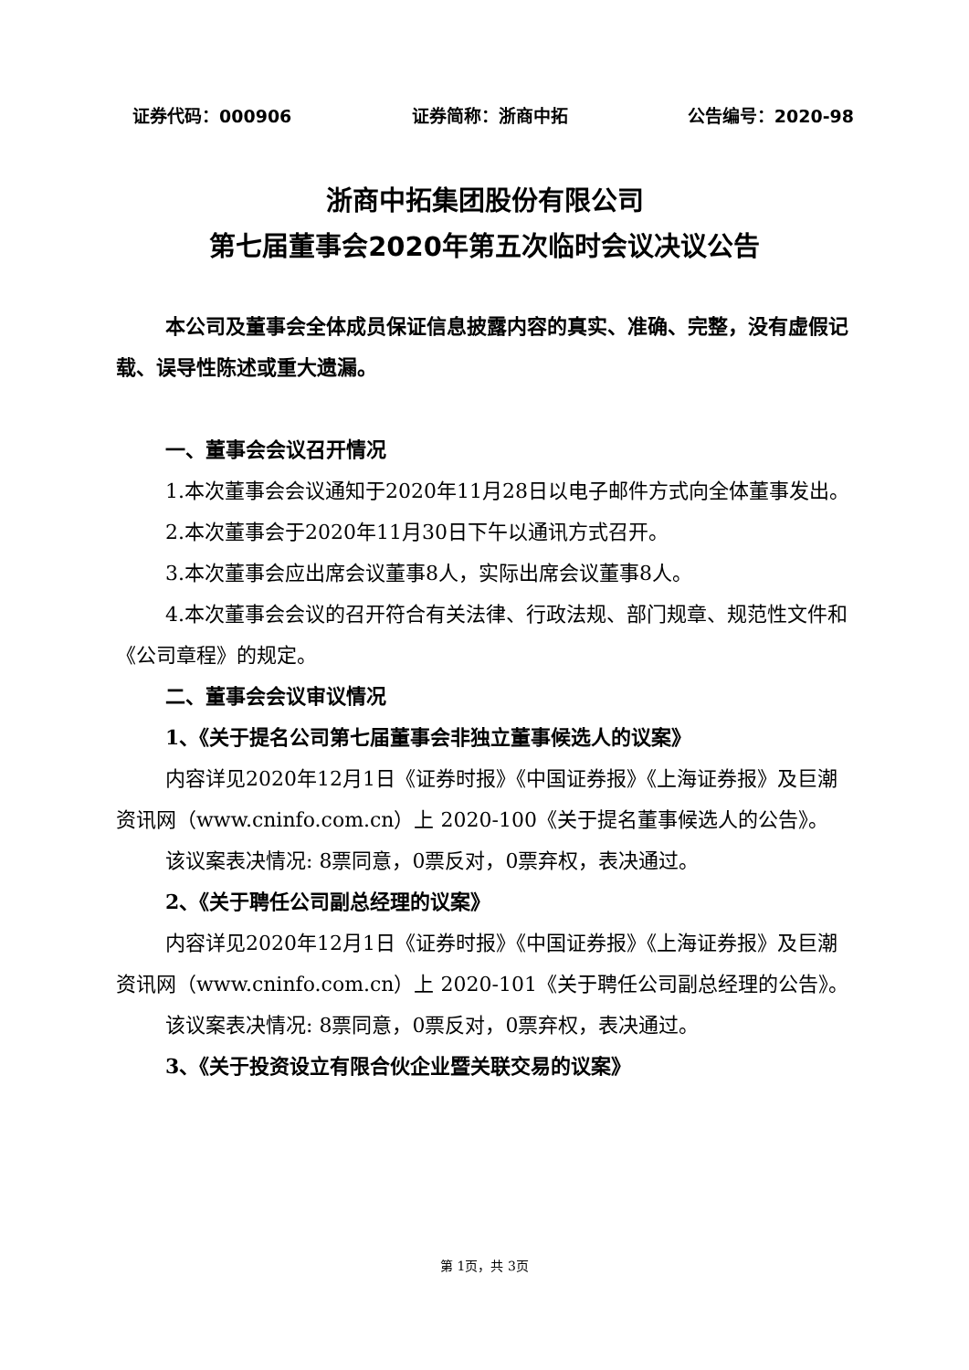证券代码：000906 证券简称：浙商中拓 公告编号：2020-98
浙商中拓集团股份有限公司
第七届董事会2020年第五次临时会议决议公告
本公司及董事会全体成员保证信息披露内容的真实、准确、完整，没有虚假记载、误导性陈述或重大遗漏。
一、董事会会议召开情况
1.本次董事会会议通知于2020年11月28日以电子邮件方式向全体董事发出。
2.本次董事会于2020年11月30日下午以通讯方式召开。
3.本次董事会应出席会议董事8人，实际出席会议董事8人。
4.本次董事会会议的召开符合有关法律、行政法规、部门规章、规范性文件和《公司章程》的规定。
二、董事会会议审议情况
1、《关于提名公司第七届董事会非独立董事候选人的议案》
内容详见2020年12月1日《证券时报》《中国证券报》《上海证券报》及巨潮资讯网（www.cninfo.com.cn）上 2020-100《关于提名董事候选人的公告》。
该议案表决情况: 8票同意，0票反对，0票弃权，表决通过。
2、《关于聘任公司副总经理的议案》
内容详见2020年12月1日《证券时报》《中国证券报》《上海证券报》及巨潮资讯网（www.cninfo.com.cn）上 2020-101《关于聘任公司副总经理的公告》。
该议案表决情况: 8票同意，0票反对，0票弃权，表决通过。
3、《关于投资设立有限合伙企业暨关联交易的议案》
第 1页，共 3页